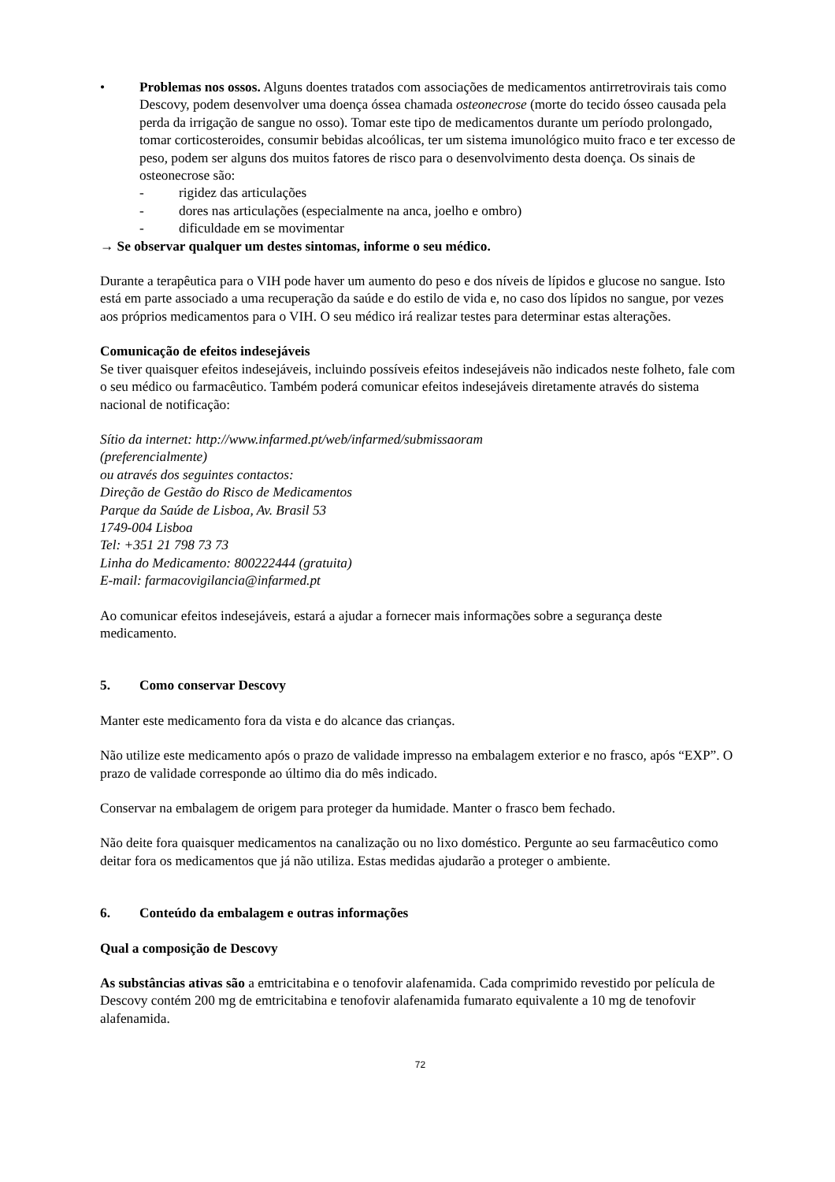• Problemas nos ossos. Alguns doentes tratados com associações de medicamentos antirretrovirais tais como Descovy, podem desenvolver uma doença óssea chamada osteonecrose (morte do tecido ósseo causada pela perda da irrigação de sangue no osso). Tomar este tipo de medicamentos durante um período prolongado, tomar corticosteroides, consumir bebidas alcoólicas, ter um sistema imunológico muito fraco e ter excesso de peso, podem ser alguns dos muitos fatores de risco para o desenvolvimento desta doença. Os sinais de osteonecrose são:
- rigidez das articulações
- dores nas articulações (especialmente na anca, joelho e ombro)
- dificuldade em se movimentar
→ Se observar qualquer um destes sintomas, informe o seu médico.
Durante a terapêutica para o VIH pode haver um aumento do peso e dos níveis de lípidos e glucose no sangue. Isto está em parte associado a uma recuperação da saúde e do estilo de vida e, no caso dos lípidos no sangue, por vezes aos próprios medicamentos para o VIH. O seu médico irá realizar testes para determinar estas alterações.
Comunicação de efeitos indesejáveis
Se tiver quaisquer efeitos indesejáveis, incluindo possíveis efeitos indesejáveis não indicados neste folheto, fale com o seu médico ou farmacêutico. Também poderá comunicar efeitos indesejáveis diretamente através do sistema nacional de notificação:
Sítio da internet: http://www.infarmed.pt/web/infarmed/submissaoram
(preferencialmente)
ou através dos seguintes contactos:
Direção de Gestão do Risco de Medicamentos
Parque da Saúde de Lisboa, Av. Brasil 53
1749-004 Lisboa
Tel: +351 21 798 73 73
Linha do Medicamento: 800222444 (gratuita)
E-mail: farmacovigilancia@infarmed.pt
Ao comunicar efeitos indesejáveis, estará a ajudar a fornecer mais informações sobre a segurança deste medicamento.
5. Como conservar Descovy
Manter este medicamento fora da vista e do alcance das crianças.
Não utilize este medicamento após o prazo de validade impresso na embalagem exterior e no frasco, após “EXP”. O prazo de validade corresponde ao último dia do mês indicado.
Conservar na embalagem de origem para proteger da humidade. Manter o frasco bem fechado.
Não deite fora quaisquer medicamentos na canalização ou no lixo doméstico. Pergunte ao seu farmacêutico como deitar fora os medicamentos que já não utiliza. Estas medidas ajudarão a proteger o ambiente.
6. Conteúdo da embalagem e outras informações
Qual a composição de Descovy
As substâncias ativas são a emtricitabina e o tenofovir alafenamida. Cada comprimido revestido por película de Descovy contém 200 mg de emtricitabina e tenofovir alafenamida fumarato equivalente a 10 mg de tenofovir alafenamida.
72